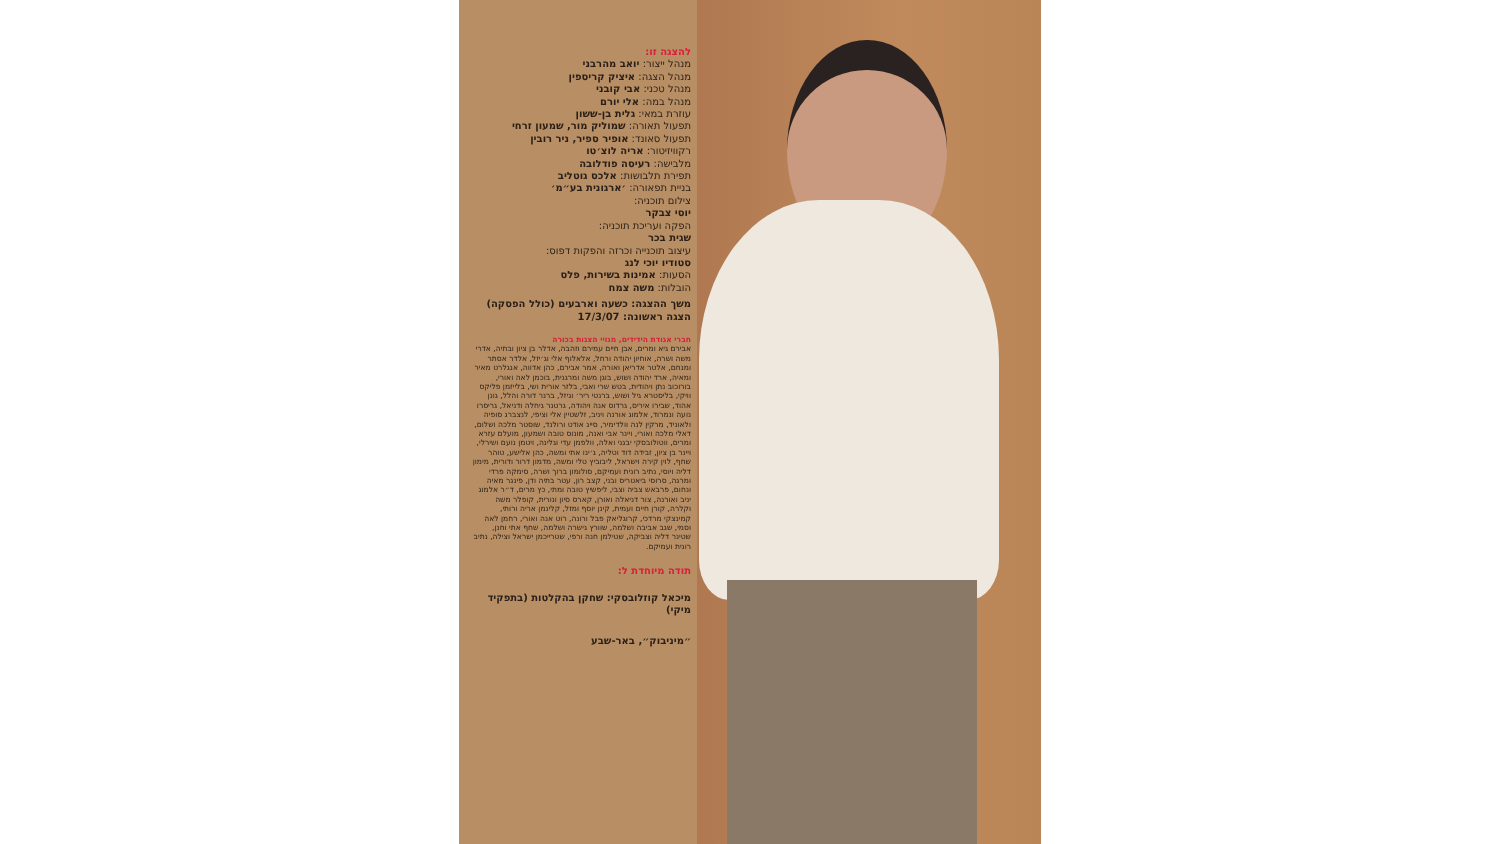להצגה זו:
מנהל ייצור: יואב מהרבני
מנהל הצגה: איציק קריספין
מנהל טכני: אבי קובני
מנהל במה: אלי יורם
עוזרת במאי: גלית בן-ששון
תפעול תאורה: שמוליק מור, שמעון זרחי
תפעול סאונד: אופיר ספיר, ניר רובין
רקוויזיטור: אריה לוצ׳טו
מלבישה: רעיסה פודלובה
תפירת תלבושות: אלכס גוטליב
בניית תפאורה: ׳ארגונית בע״מ׳
צילום תוכניה:
יוסי צבקר
הפקה ועריכת תוכניה:
שגית בכר
עיצוב תוכנייה וכרזה והפקות דפוס:
סטודיו יוכי לנג
הסעות: אמינות בשירות, פלס
הובלות: משה צמח
משך ההצגה: כשעה וארבעים (כולל הפסקה)
הצגה ראשונה: 17/3/07
חברי אגודת הידידים, מנויי הצגות בכורה
אבירם גיא ומרים, אבן חיים עמירם וזהבה, אדלר בן ציון ובתיה, אדרי משה ושרה, אוחיון יהודה ורחל, אלאלוף אלי וג׳יזל, אלדר אסתר ומנחם, אלטר אדריאן ואורה, אמר אבירם, כהן אדווה, אנגלרט מאיר ומאיה, ארד יהודה ושוש, בוגן משה ומרגנית, בוכמן לאה ואורי, בורוכוב נתן ויהודית, בטש שרי ואבי, בלזר אורית ושי, בלייזמן פליקס וויקי, בליסטרא גיל ושוש, ברנטי ריר׳ וגיזל, ברנר דורה והלל, גונן אהוד, שבירו איריס, גרדוס אנה ויהודה, גרטנר גיחלה ודניאל, גריסרו נועה ונמרוד, אלמוג אורנה ויניב, זלשטיין אלי וציפי, לנצברג סופיה ולאוניד, מרקין לנה וולדימיר, סייג אודט ורולנד, שוסטר מלכה ושלום, דאלי מלכה ואורי, ויינר אבי ואנה, מונוס טובה ושמעון, מועלם עזרא ומרים, ווטולובסקי יבגני ואלה, וולפמן עדי וגלינה, ויטמן נועם ושירלי, ויינר בן ציון, זבידה דוד וטליה, ג׳ינו אתי ומשה, כהן אלישע, טוהר שחף, לוין קירה וישראל, ליבוביץ טלי ומשה, מדמון דרור ודורית, מימון דליה ויוסי, נתיב רונית ועמיקם, סולומון ברוך ושרה, סימקה פרדי ומרגה, סרוסי ביאטריס ובני, קצב רון, עטר בתיה ודן, פינגר מאיה ונחום, פרבאש צביה וצבי, ליפשיץ טובה ומתי, כץ מרים, ד״ר אלמוג יניב ואורנה, צור דניאלה ואורן, קארס סיון ונורית, קופלר משה וקלרה, קורן חיים ועמית, קינן יוסף ומזל, קלינמן אריה ורותי, קמינצקי מרדכי, קרוגליאק פבל ורונה, רוט אנה ואורי, רחמן לאה וסמי, שגב אביבה ושלמה, שוורץ גישרה ושלמה, שחף אתי וחנן, שטינר דליה וצביקה, שטילמן חנה ורפי, שטרייכמן ישראל וצילה, נתיב רונית ועמיקם.
תודה מיוחדת ל:
מיכאל קוזלובסקי: שחקן בהקלטות (בתפקיד מיקי)
״מיניבוק״, באר-שבע